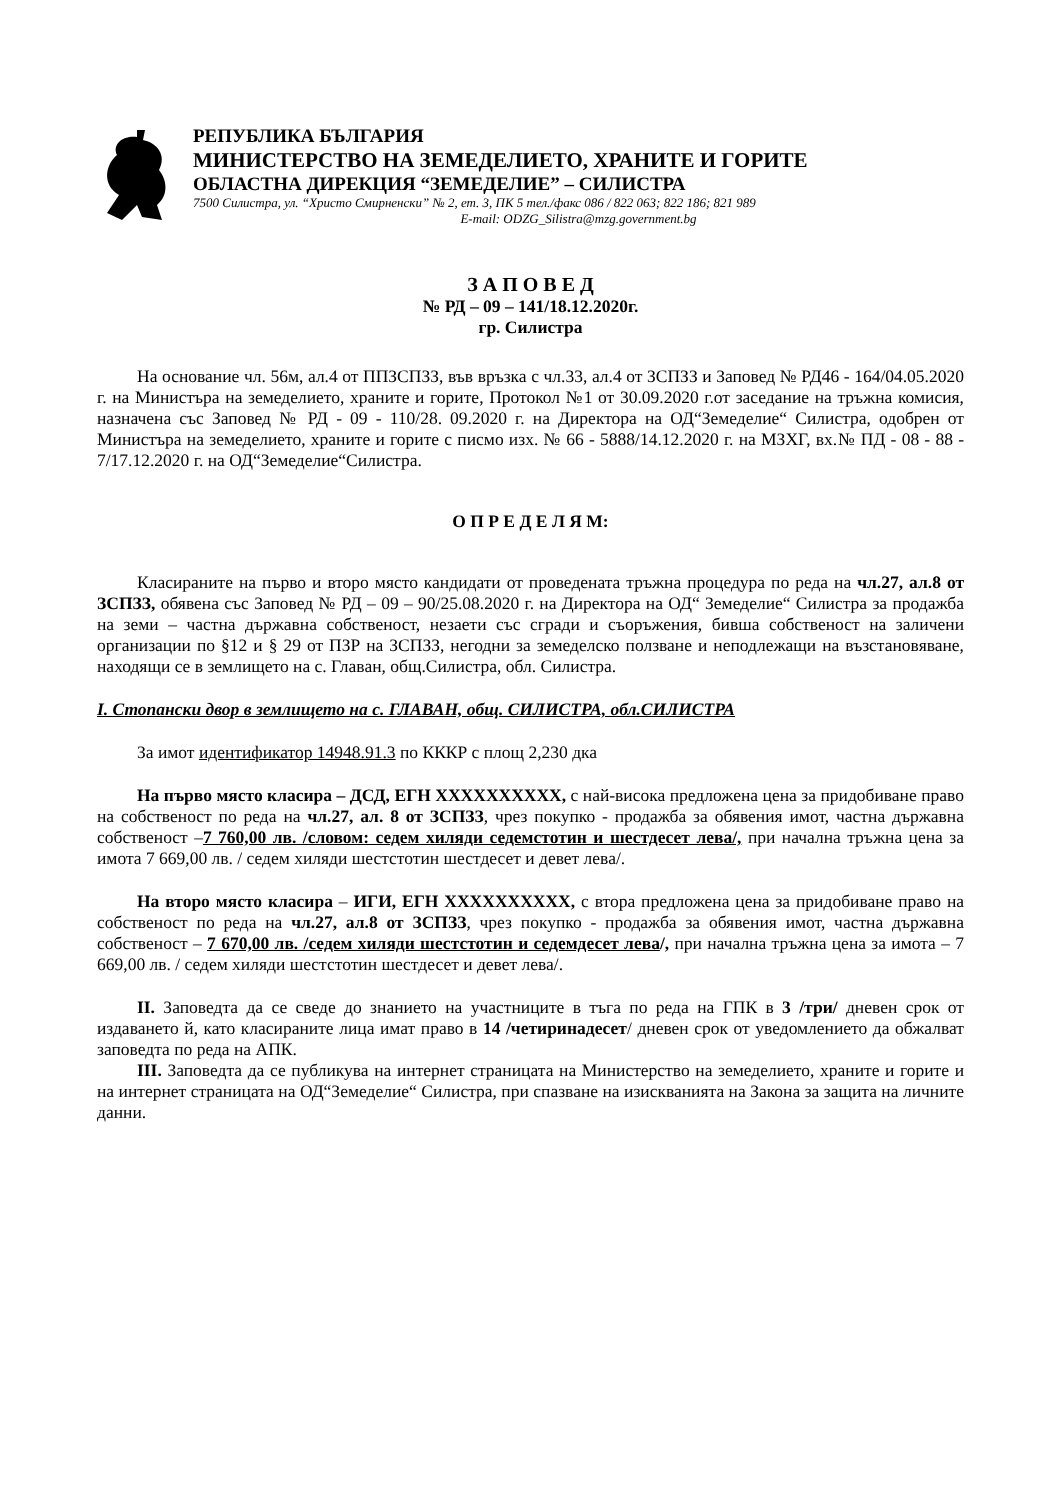РЕПУБЛИКА БЪЛГАРИЯ
МИНИСТЕРСТВО НА ЗЕМЕДЕЛИЕТО, ХРАНИТЕ И ГОРИТЕ
ОБЛАСТНА ДИРЕКЦИЯ “ЗЕМЕДЕЛИЕ” – СИЛИСТРА
7500 Силистра, ул. “Христо Смирненски” № 2, ет. 3, ПК 5 тел./факс 086 / 822 063; 822 186; 821 989
E-mail: ODZG_Silistra@mzg.government.bg
З А П О В Е Д
№ РД – 09 – 141/18.12.2020г.
гр. Силистра
На основание чл. 56м, ал.4 от ППЗСПЗЗ, във връзка с чл.33, ал.4 от ЗСПЗЗ и Заповед № РД46 - 164/04.05.2020 г. на Министъра на земеделието, храните и горите, Протокол №1 от 30.09.2020 г.от заседание на тръжна комисия, назначена със Заповед № РД - 09 - 110/28. 09.2020 г. на Директора на ОД“Земеделие“ Силистра, одобрен от Министъра на земеделието, храните и горите с писмо изх. № 66 - 5888/14.12.2020 г. на МЗХГ, вх.№ ПД - 08 - 88 - 7/17.12.2020 г. на ОД“Земеделие“Силистра.
О П Р Е Д Е Л Я М:
Класираните на първо и второ място кандидати от проведената тръжна процедура по реда на чл.27, ал.8 от ЗСПЗЗ, обявена със Заповед № РД – 09 – 90/25.08.2020 г. на Директора на ОД“ Земеделие“ Силистра за продажба на земи – частна държавна собственост, незаети със сгради и съоръжения, бивша собственост на заличени организации по §12 и § 29 от ПЗР на ЗСПЗЗ, негодни за земеделско ползване и неподлежащи на възстановяване, находящи се в землището на с. Главан, общ.Силистра, обл. Силистра.
I. Стопански двор в землището на с. ГЛАВАН, общ. СИЛИСТРА, обл.СИЛИСТРА
За имот идентификатор 14948.91.3 по КККР с площ 2,230 дка
На първо място класира – ДСД, ЕГН XXXXXXXXXX, с най-висока предложена цена за придобиване право на собственост по реда на чл.27, ал. 8 от ЗСПЗЗ, чрез покупко - продажба за обявения имот, частна държавна собственост –7 760,00 лв. /словом: седем хиляди седемстотин и шестдесет лева/, при начална тръжна цена за имота 7 669,00 лв. / седем хиляди шестстотин шестдесет и девет лева/.
На второ място класира – ИГИ, ЕГН XXXXXXXXXX, с втора предложена цена за придобиване право на собственост по реда на чл.27, ал.8 от ЗСПЗЗ, чрез покупко - продажба за обявения имот, частна държавна собственост – 7 670,00 лв. /седем хиляди шестстотин и седемдесет лева/, при начална тръжна цена за имота – 7 669,00 лв. / седем хиляди шестстотин шестдесет и девет лева/.
II. Заповедта да се сведе до знанието на участниците в тъга по реда на ГПК в 3 /три/ дневен срок от издаването й, като класираните лица имат право в 14 /четиринадесет/ дневен срок от уведомлението да обжалват заповедта по реда на АПК.
III. Заповедта да се публикува на интернет страницата на Министерство на земеделието, храните и горите и на интернет страницата на ОД“Земеделие“ Силистра, при спазване на изискванията на Закона за защита на личните данни.